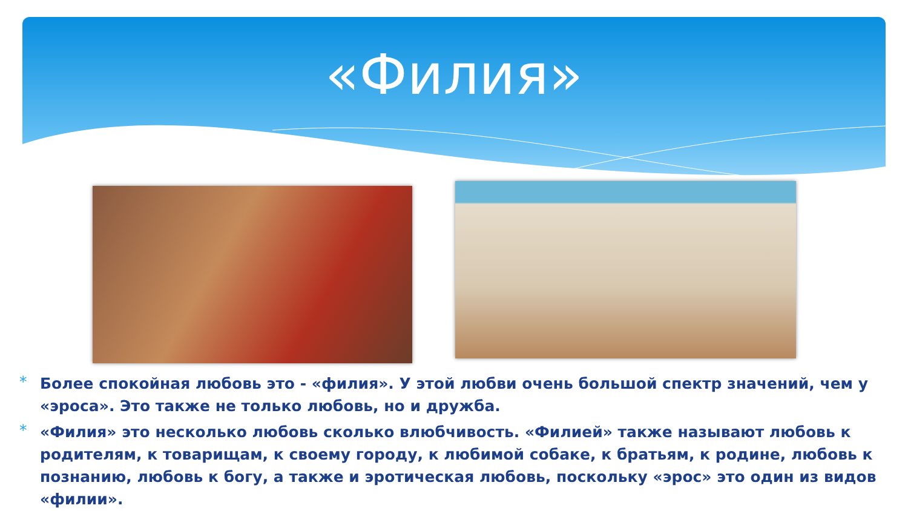«Филия»
* Более спокойная любовь это - «филия». У этой любви очень большой спектр значений, чем у «эроса». Это также не только любовь, но и дружба.
* «Филия» это несколько любовь сколько влюбчивость. «Филией» также называют любовь к родителям, к товарищам, к своему городу, к любимой собаке, к братьям, к родине, любовь к познанию, любовь к богу, а также и эротическая любовь, поскольку «эрос» это один из видов «филии».